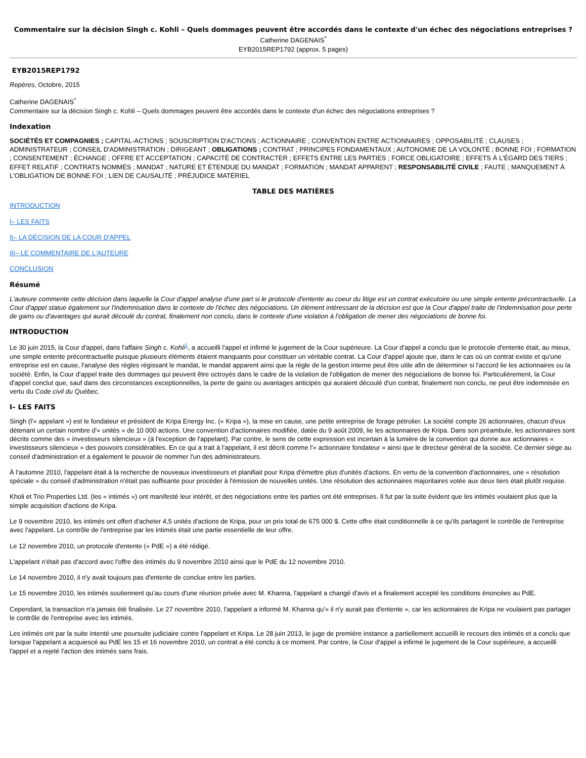Commentaire sur la décision Singh c. Kohli – Quels dommages peuvent être accordés dans le contexte d'un échec des négociations entreprises ?
Catherine DAGENAIS<sup>*</sup>
EYB2015REP1792 (approx. 5 pages)
EYB2015REP1792
Repères, Octobre, 2015
Catherine DAGENAIS<sup>*</sup>
Commentaire sur la décision Singh c. Kohli – Quels dommages peuvent être accordés dans le contexte d'un échec des négociations entreprises ?
Indexation
SOCIÉTÉS ET COMPAGNIES ; CAPITAL-ACTIONS ; SOUSCRIPTION D'ACTIONS ; ACTIONNAIRE ; CONVENTION ENTRE ACTIONNAIRES ; OPPOSABILITÉ ; CLAUSES ; ADMINISTRATEUR ; CONSEIL D'ADMINISTRATION ; DIRIGEANT ; OBLIGATIONS ; CONTRAT ; PRINCIPES FONDAMENTAUX ; AUTONOMIE DE LA VOLONTÉ ; BONNE FOI ; FORMATION ; CONSENTEMENT ; ÉCHANGE ; OFFRE ET ACCEPTATION ; CAPACITÉ DE CONTRACTER ; EFFETS ENTRE LES PARTIES ; FORCE OBLIGATOIRE ; EFFETS À L'ÉGARD DES TIERS ; EFFET RELATIF ; CONTRATS NOMMÉS ; MANDAT ; NATURE ET ÉTENDUE DU MANDAT ; FORMATION ; MANDAT APPARENT ; RESPONSABILITÉ CIVILE ; FAUTE ; MANQUEMENT À L'OBLIGATION DE BONNE FOI ; LIEN DE CAUSALITÉ ; PRÉJUDICE MATÉRIEL
TABLE DES MATIÈRES
INTRODUCTION
I– LES FAITS
II– LA DÉCISION DE LA COUR D'APPEL
III– LE COMMENTAIRE DE L'AUTEURE
CONCLUSION
Résumé
L'auteure commente cette décision dans laquelle la Cour d'appel analyse d'une part si le protocole d'entente au coeur du litige est un contrat exécutoire ou une simple entente précontractuelle. La Cour d'appel statue également sur l'indemnisation dans le contexte de l'échec des négociations. Un élément intéressant de la décision est que la Cour d'appel traite de l'indemnisation pour perte de gains ou d'avantages qui aurait découlé du contrat, finalement non conclu, dans le contexte d'une violation à l'obligation de mener des négociations de bonne foi.
INTRODUCTION
Le 30 juin 2015, la Cour d'appel, dans l'affaire Singh c. Kohli<sup>1</sup>, a accueilli l'appel et infirmé le jugement de la Cour supérieure. La Cour d'appel a conclu que le protocole d'entente était, au mieux, une simple entente précontractuelle puisque plusieurs éléments étaient manquants pour constituer un véritable contrat. La Cour d'appel ajoute que, dans le cas où un contrat existe et qu'une entreprise est en cause, l'analyse des règles régissant le mandat, le mandat apparent ainsi que la règle de la gestion interne peut être utile afin de déterminer si l'accord lie les actionnaires ou la société. Enfin, la Cour d'appel traite des dommages qui peuvent être octroyés dans le cadre de la violation de l'obligation de mener des négociations de bonne foi. Particulièrement, la Cour d'appel conclut que, sauf dans des circonstances exceptionnelles, la perte de gains ou avantages anticipés qui auraient découlé d'un contrat, finalement non conclu, ne peut être indemnisée en vertu du Code civil du Québec.
I– LES FAITS
Singh (l'« appelant ») est le fondateur et président de Kripa Energy Inc. (« Kripa »), la mise en cause, une petite entreprise de forage pétrolier. La société compte 26 actionnaires, chacun d'eux détenant un certain nombre d'« unités » de 10 000 actions. Une convention d'actionnaires modifiée, datée du 9 août 2009, lie les actionnaires de Kripa. Dans son préambule, les actionnaires sont décrits comme des « investisseurs silencieux » (à l'exception de l'appelant). Par contre, le sens de cette expression est incertain à la lumière de la convention qui donne aux actionnaires « investisseurs silencieux » des pouvoirs considérables. En ce qui a trait à l'appelant, il est décrit comme l'« actionnaire fondateur » ainsi que le directeur général de la société. Ce dernier siège au conseil d'administration et a également le pouvoir de nommer l'un des administrateurs.
À l'automne 2010, l'appelant était à la recherche de nouveaux investisseurs et planifiait pour Kripa d'émettre plus d'unités d'actions. En vertu de la convention d'actionnaires, une « résolution spéciale » du conseil d'administration n'était pas suffisante pour procéder à l'émission de nouvelles unités. Une résolution des actionnaires majoritaires votée aux deux tiers était plutôt requise.
Kholi et Trio Properties Ltd. (les « intimés ») ont manifesté leur intérêt, et des négociations entre les parties ont été entreprises. Il fut par la suite évident que les intimés voulaient plus que la simple acquisition d'actions de Kripa.
Le 9 novembre 2010, les intimés ont offert d'acheter 4,5 unités d'actions de Kripa, pour un prix total de 675 000 $. Cette offre était conditionnelle à ce qu'ils partagent le contrôle de l'entreprise avec l'appelant. Le contrôle de l'entreprise par les intimés était une partie essentielle de leur offre.
Le 12 novembre 2010, un protocole d'entente (« PdE ») a été rédigé.
L'appelant n'était pas d'accord avec l'offre des intimés du 9 novembre 2010 ainsi que le PdE du 12 novembre 2010.
Le 14 novembre 2010, il n'y avait toujours pas d'entente de conclue entre les parties.
Le 15 novembre 2010, les intimés soutiennent qu'au cours d'une réunion privée avec M. Khanna, l'appelant a changé d'avis et a finalement accepté les conditions énoncées au PdE.
Cependant, la transaction n'a jamais été finalisée. Le 27 novembre 2010, l'appelant a informé M. Khanna qu'« il n'y aurait pas d'entente », car les actionnaires de Kripa ne voulaient pas partager le contrôle de l'entreprise avec les intimés.
Les intimés ont par la suite intenté une poursuite judiciaire contre l'appelant et Kripa. Le 28 juin 2013, le juge de première instance a partiellement accueilli le recours des intimés et a conclu que lorsque l'appelant a acquiescé au PdE les 15 et 16 novembre 2010, un contrat a été conclu à ce moment. Par contre, la Cour d'appel a infirmé le jugement de la Cour supérieure, a accueilli l'appel et a rejeté l'action des intimés sans frais.